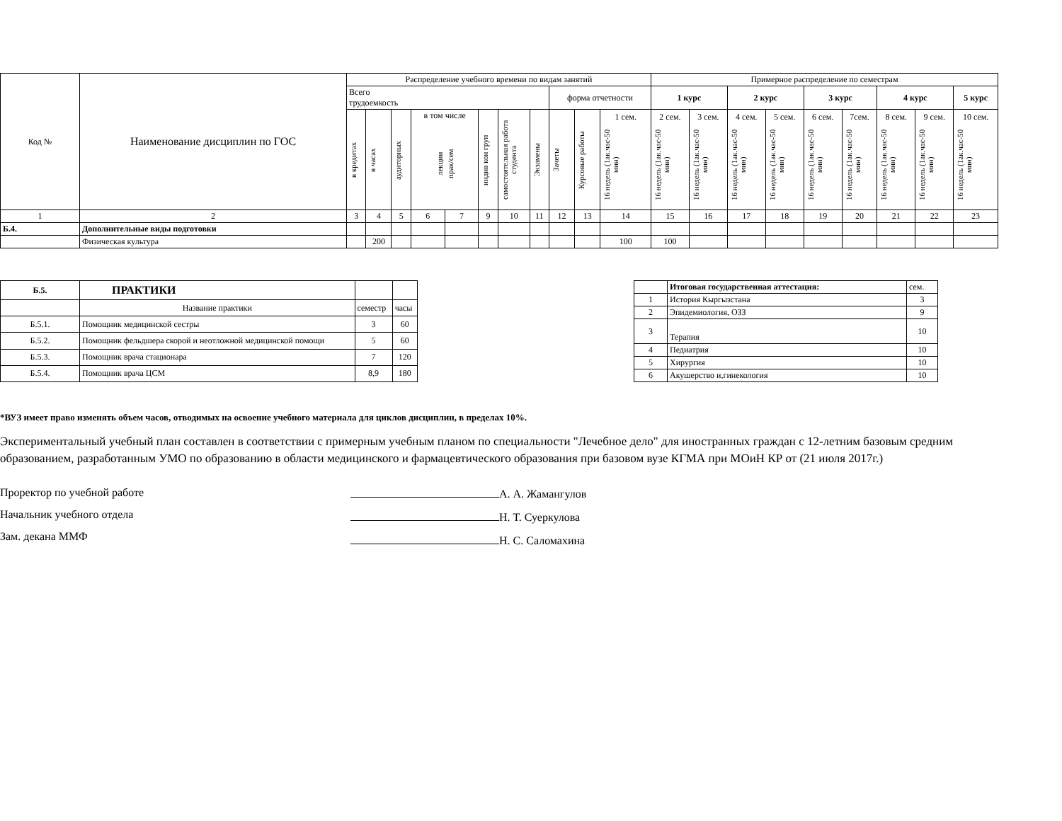| Код № | Наименование дисциплин по ГОС | Распределение учебного времени по видам занятий | | | | | | | | | | | Примерное распределение по семестрам | | | | | | | | |
| --- | --- | --- | --- | --- | --- | --- | --- | --- | --- | --- | --- | --- | --- | --- | --- | --- | --- | --- | --- | --- | --- |
| | | Всего трудоемкость | | | | | | | | форма отчетности | | | 1 курс | | 2 курс | | 3 курс | | 4 курс | | 5 курс |
| | | в кредитах | в часах | аудиторных | в том числе лекции прак/сем | | индив кон груп | самостоятельная работа студента | Экзамены | Зачеты | Курсовые работы | 1 сем. 16 недель (1ак.час-50 мин) | 2 сем. 16 недель (1ак.час-50 мин) | 3 сем. 16 недель (1ак.час-50 мин) | 4 сем. 16 недель (1ак.час-50 мин) | 5 сем. 16 недель (1ак.час-50 мин) | 6 сем. 16 недель (1ак.час-50 мин) | 7сем. 16 недель (1ак.час-50 мин) | 8 сем. 16 недель (1ак.час-50 мин) | 9 сем. 16 недель (1ак.час-50 мин) | 10 сем. 16 недель (1ак.час-50 мин) |
| 1 | 2 | 3 | 4 | 5 | 6 | 7 | 9 | 10 | 11 | 12 | 13 | 14 | 15 | 16 | 17 | 18 | 19 | 20 | 21 | 22 | 23 |
| Б.4. | Дополнительные виды подготовки | | | | | | | | | | | | | | | | | | | | |
| | Физическая культура | | 200 | | | | | | | | | 100 | 100 | | | | | | | | |
| Б.5. | ПРАКТИКИ | | |
| | Название практики | семестр | часы |
| Б.5.1. | Помощник медицинской сестры | 3 | 60 |
| Б.5.2. | Помощник фельдшера скорой и неотложной медицинской помощи | 5 | 60 |
| Б.5.3. | Помощник врача стационара | 7 | 120 |
| Б.5.4. | Помощник врача ЦСМ | 8,9 | 180 |
| | Итоговая государственная аттестация: | сем. |
| 1 | История Кыргызстана | 3 |
| 2 | Эпидемиология, ОЗЗ | 9 |
| 3 | Терапия | 10 |
| 4 | Педиатрия | 10 |
| 5 | Хирургия | 10 |
| 6 | Акушерство и,гинекология | 10 |
*ВУЗ имеет право изменять объем часов, отводимых на освоение учебного материала для циклов дисциплин, в пределах 10%.
Экспериментальный учебный план составлен в соответствии с примерным учебным планом по специальности "Лечебное дело" для иностранных граждан с 12-летним базовым средним образованием, разработанным УМО по образованию в области медицинского и фармацевтического образования при базовом вузе КГМА при МОиН КР от (21 июля 2017г.)
Проректор по учебной работе
Начальник учебного отдела
Зам. декана ММФ
А. А. Жамангулов
Н. Т. Суеркулова
Н. С. Саломахина